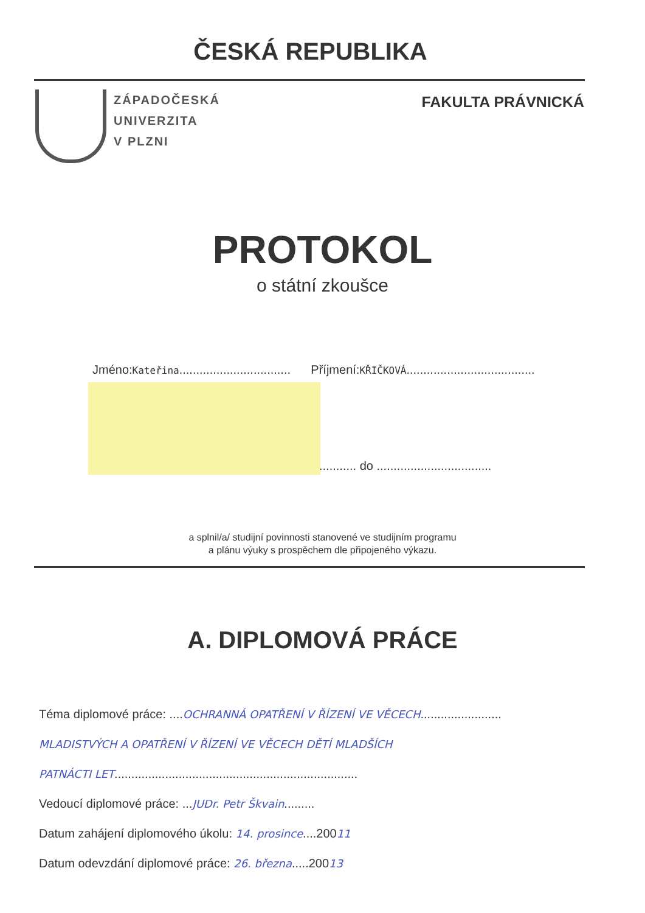ČESKÁ REPUBLIKA
ZÁPADOČESKÁ
UNIVERZITA
V PLZNI
FAKULTA PRÁVNICKÁ
PROTOKOL
o státní zkoušce
Jméno:Kateřina................................. Příjmení:KŘIČKOVÁ......................................
........... do ..................................
a splnil/a/ studijní povinnosti stanovené ve studijním programu
a plánu výuky s prospěchem dle připojeného výkazu.
A. DIPLOMOVÁ PRÁCE
Téma diplomové práce: ....OCHRANNÁ OPATŘENÍ V ŘÍZENÍ VE VĚCECH........................
MLADISTVÝCH A OPATŘENÍ V ŘÍZENÍ VE VĚCECH DĚTÍ MLADŠÍCH
PATNÁCTI LET........................................................................
Vedoucí diplomové práce: ...JUDr. Petr Škvain.........
Datum zahájení diplomového úkolu: 14. prosince....20011
Datum odevzdání diplomové práce: 26. března.....20013